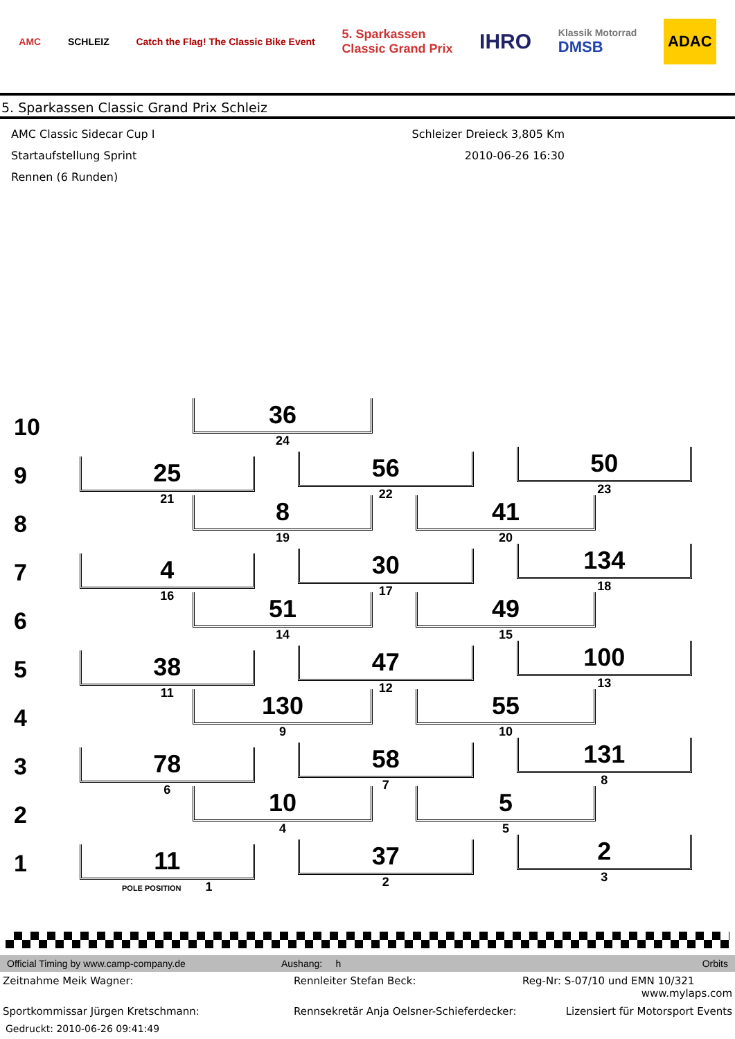AMC SCHLEIZ Catch the Flag! The Classic Bike Event 5. Sparkassen
Classic Grand Prix IHRO Klassik Motorrad
DMSB ADAC
5. Sparkassen Classic Grand Prix Schleiz
AMC Classic Sidecar Cup I
Startaufstellung Sprint
Rennen (6 Runden)
Schleizer Dreieck 3,805 Km
2010-06-26 16:30
10
36
24
9
25
21
56
22
50
23
8
8
19
41
20
7
4
16
30
17
134
18
6
51
14
49
15
5
38
11
47
12
100
13
4
130
9
55
10
3
78
6
58
7
131
8
2
10
4
5
5
1
11
POLE POSITION 1
37
2
2
3
Official Timing by www.camp-company.de Aushang: h Orbits
Zeitnahme Meik Wagner: Rennleiter Stefan Beck: Reg-Nr: S-07/10 und EMN 10/321
www.mylaps.com
Sportkommissar Jürgen Kretschmann: Rennsekretär Anja Oelsner-Schieferdecker: Lizensiert für Motorsport Events
Gedruckt: 2010-06-26 09:41:49